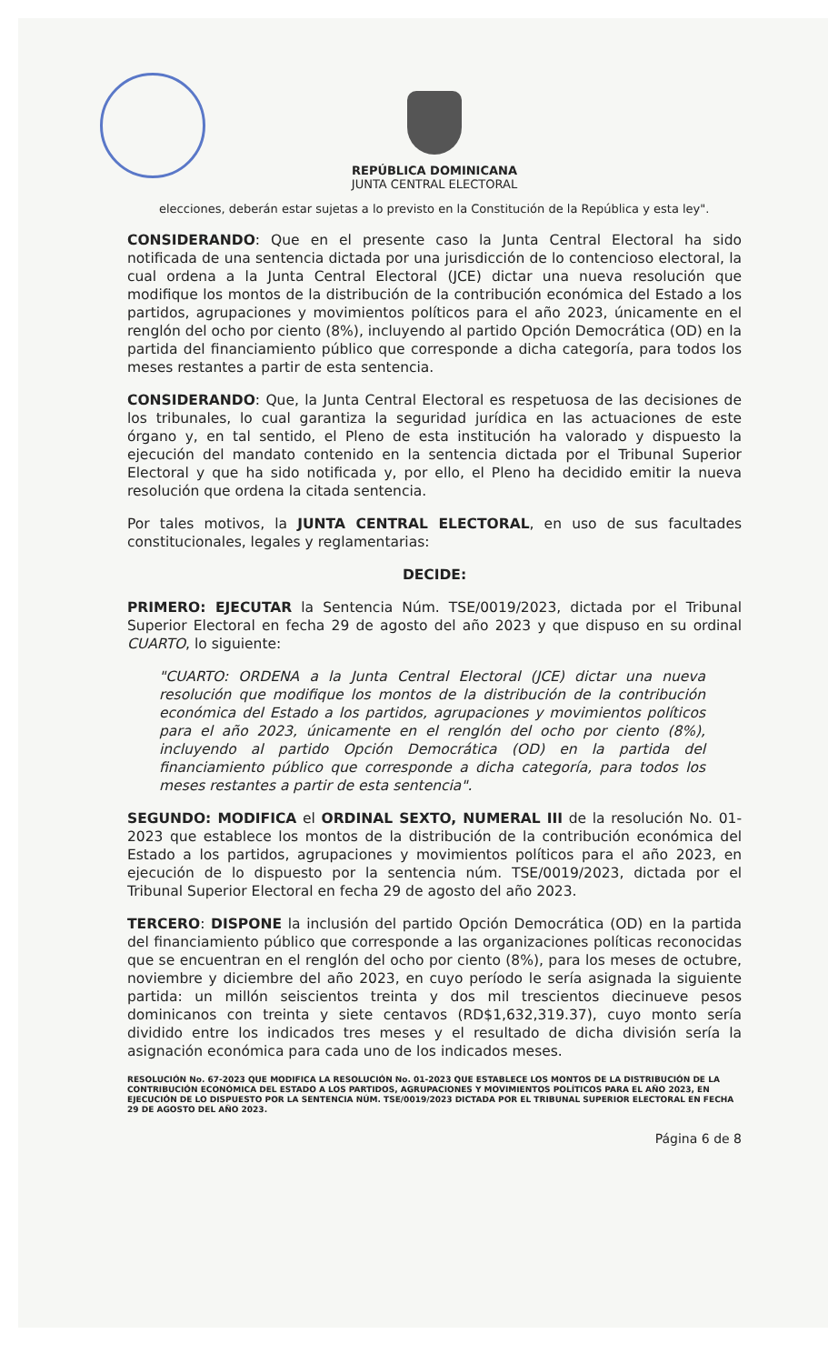REPÚBLICA DOMINICANA
JUNTA CENTRAL ELECTORAL
elecciones, deberán estar sujetas a lo previsto en la Constitución de la República y esta ley".
CONSIDERANDO: Que en el presente caso la Junta Central Electoral ha sido notificada de una sentencia dictada por una jurisdicción de lo contencioso electoral, la cual ordena a la Junta Central Electoral (JCE) dictar una nueva resolución que modifique los montos de la distribución de la contribución económica del Estado a los partidos, agrupaciones y movimientos políticos para el año 2023, únicamente en el renglón del ocho por ciento (8%), incluyendo al partido Opción Democrática (OD) en la partida del financiamiento público que corresponde a dicha categoría, para todos los meses restantes a partir de esta sentencia.
CONSIDERANDO: Que, la Junta Central Electoral es respetuosa de las decisiones de los tribunales, lo cual garantiza la seguridad jurídica en las actuaciones de este órgano y, en tal sentido, el Pleno de esta institución ha valorado y dispuesto la ejecución del mandato contenido en la sentencia dictada por el Tribunal Superior Electoral y que ha sido notificada y, por ello, el Pleno ha decidido emitir la nueva resolución que ordena la citada sentencia.
Por tales motivos, la JUNTA CENTRAL ELECTORAL, en uso de sus facultades constitucionales, legales y reglamentarias:
DECIDE:
PRIMERO: EJECUTAR la Sentencia Núm. TSE/0019/2023, dictada por el Tribunal Superior Electoral en fecha 29 de agosto del año 2023 y que dispuso en su ordinal CUARTO, lo siguiente:
"CUARTO: ORDENA a la Junta Central Electoral (JCE) dictar una nueva resolución que modifique los montos de la distribución de la contribución económica del Estado a los partidos, agrupaciones y movimientos políticos para el año 2023, únicamente en el renglón del ocho por ciento (8%), incluyendo al partido Opción Democrática (OD) en la partida del financiamiento público que corresponde a dicha categoría, para todos los meses restantes a partir de esta sentencia".
SEGUNDO: MODIFICA el ORDINAL SEXTO, NUMERAL III de la resolución No. 01-2023 que establece los montos de la distribución de la contribución económica del Estado a los partidos, agrupaciones y movimientos políticos para el año 2023, en ejecución de lo dispuesto por la sentencia núm. TSE/0019/2023, dictada por el Tribunal Superior Electoral en fecha 29 de agosto del año 2023.
TERCERO: DISPONE la inclusión del partido Opción Democrática (OD) en la partida del financiamiento público que corresponde a las organizaciones políticas reconocidas que se encuentran en el renglón del ocho por ciento (8%), para los meses de octubre, noviembre y diciembre del año 2023, en cuyo período le sería asignada la siguiente partida: un millón seiscientos treinta y dos mil trescientos diecinueve pesos dominicanos con treinta y siete centavos (RD$1,632,319.37), cuyo monto sería dividido entre los indicados tres meses y el resultado de dicha división sería la asignación económica para cada uno de los indicados meses.
RESOLUCIÓN No. 67-2023 QUE MODIFICA LA RESOLUCIÓN No. 01-2023 QUE ESTABLECE LOS MONTOS DE LA DISTRIBUCIÓN DE LA CONTRIBUCIÓN ECONÓMICA DEL ESTADO A LOS PARTIDOS, AGRUPACIONES Y MOVIMIENTOS POLÍTICOS PARA EL AÑO 2023, EN EJECUCIÓN DE LO DISPUESTO POR LA SENTENCIA NÚM. TSE/0019/2023 DICTADA POR EL TRIBUNAL SUPERIOR ELECTORAL EN FECHA 29 DE AGOSTO DEL AÑO 2023.
Página 6 de 8